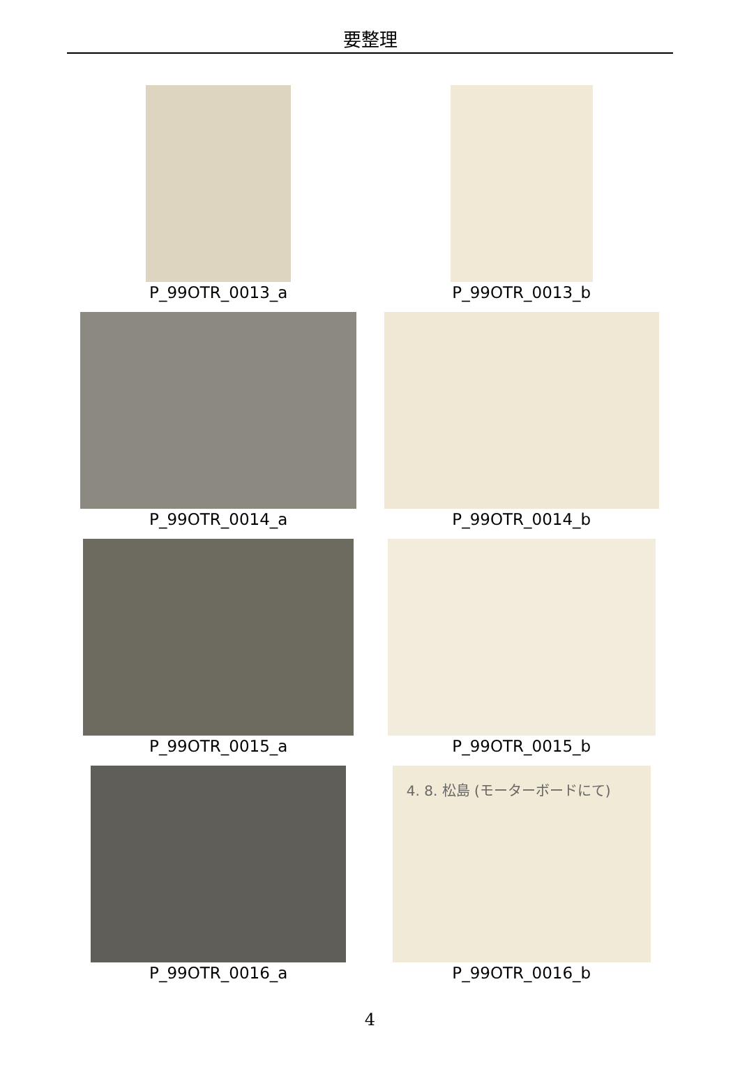要整理
P_99OTR_0013_a
P_99OTR_0013_b
P_99OTR_0014_a
P_99OTR_0014_b
P_99OTR_0015_a
P_99OTR_0015_b
P_99OTR_0016_a
4. 8. 松島 (モーターボードにて)
P_99OTR_0016_b
4